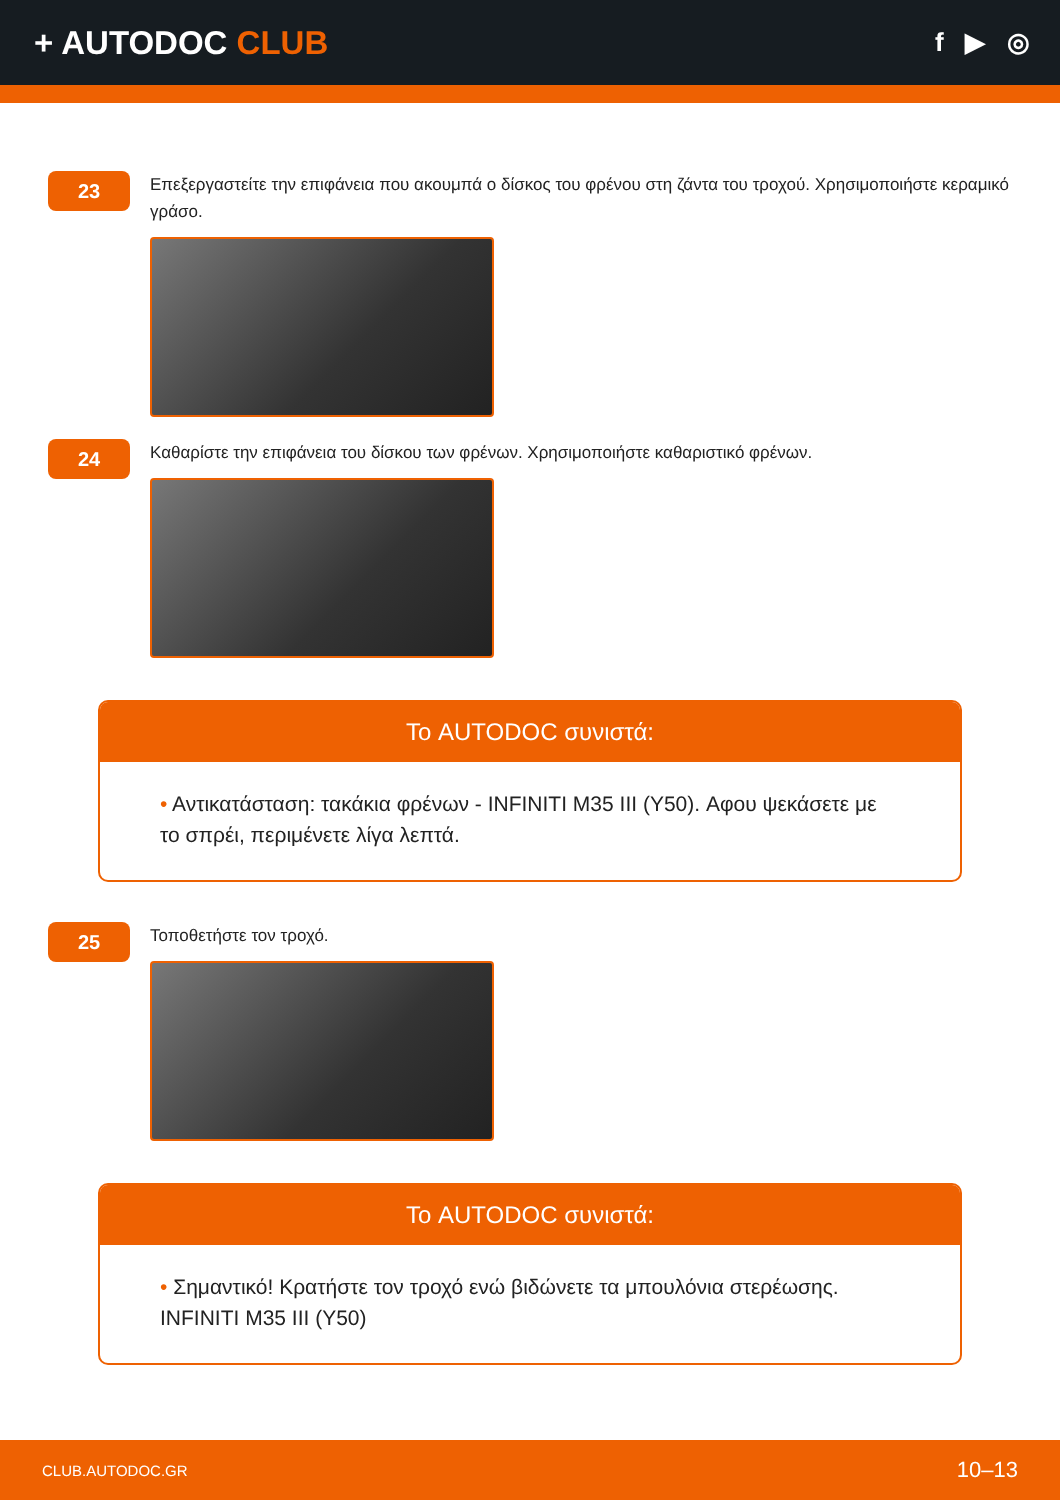+ AUTODOC CLUB
f ▶ ◎
23
Επεξεργαστείτε την επιφάνεια που ακουμπά ο δίσκος του φρένου στη ζάντα του τροχού. Χρησιμοποιήστε κεραμικό γράσο.
24
Καθαρίστε την επιφάνεια του δίσκου των φρένων. Χρησιμοποιήστε καθαριστικό φρένων.
Το AUTODOC συνιστά:
• Αντικατάσταση: τακάκια φρένων - INFINITI M35 III (Y50). Αφου ψεκάσετε με το σπρέι, περιμένετε λίγα λεπτά.
25
Τοποθετήστε τον τροχό.
Το AUTODOC συνιστά:
• Σημαντικό! Κρατήστε τον τροχό ενώ βιδώνετε τα μπουλόνια στερέωσης. INFINITI M35 III (Y50)
CLUB.AUTODOC.GR 10–13